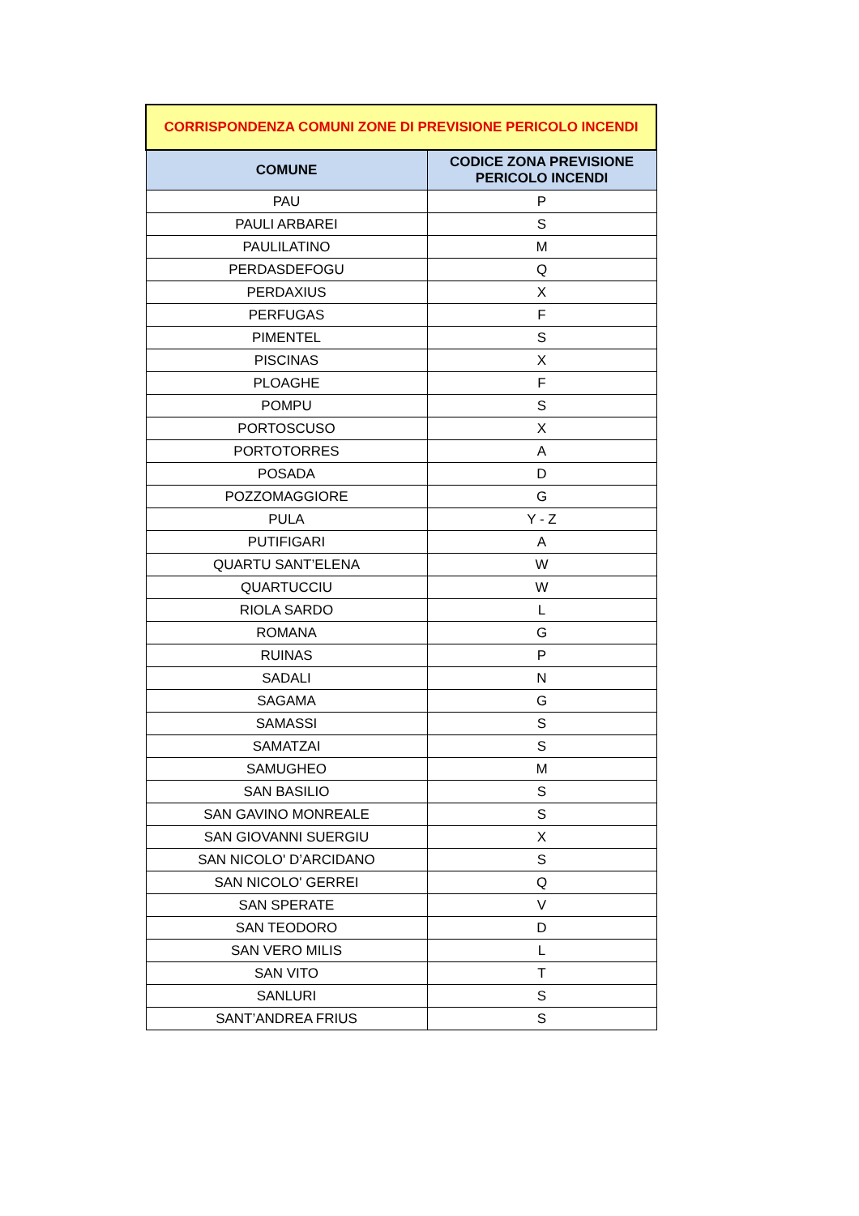| CORRISPONDENZA COMUNI ZONE DI PREVISIONE PERICOLO INCENDI | |
| --- | --- |
| COMUNE | CODICE ZONA PREVISIONE PERICOLO INCENDI |
| PAU | P |
| PAULI ARBAREI | S |
| PAULILATINO | M |
| PERDASDEFOGU | Q |
| PERDAXIUS | X |
| PERFUGAS | F |
| PIMENTEL | S |
| PISCINAS | X |
| PLOAGHE | F |
| POMPU | S |
| PORTOSCUSO | X |
| PORTOTORRES | A |
| POSADA | D |
| POZZOMAGGIORE | G |
| PULA | Y - Z |
| PUTIFIGARI | A |
| QUARTU SANT’ELENA | W |
| QUARTUCCIU | W |
| RIOLA SARDO | L |
| ROMANA | G |
| RUINAS | P |
| SADALI | N |
| SAGAMA | G |
| SAMASSI | S |
| SAMATZAI | S |
| SAMUGHEO | M |
| SAN BASILIO | S |
| SAN GAVINO MONREALE | S |
| SAN GIOVANNI SUERGIU | X |
| SAN NICOLO' D’ARCIDANO | S |
| SAN NICOLO' GERREI | Q |
| SAN SPERATE | V |
| SAN TEODORO | D |
| SAN VERO MILIS | L |
| SAN VITO | T |
| SANLURI | S |
| SANT’ANDREA FRIUS | S |